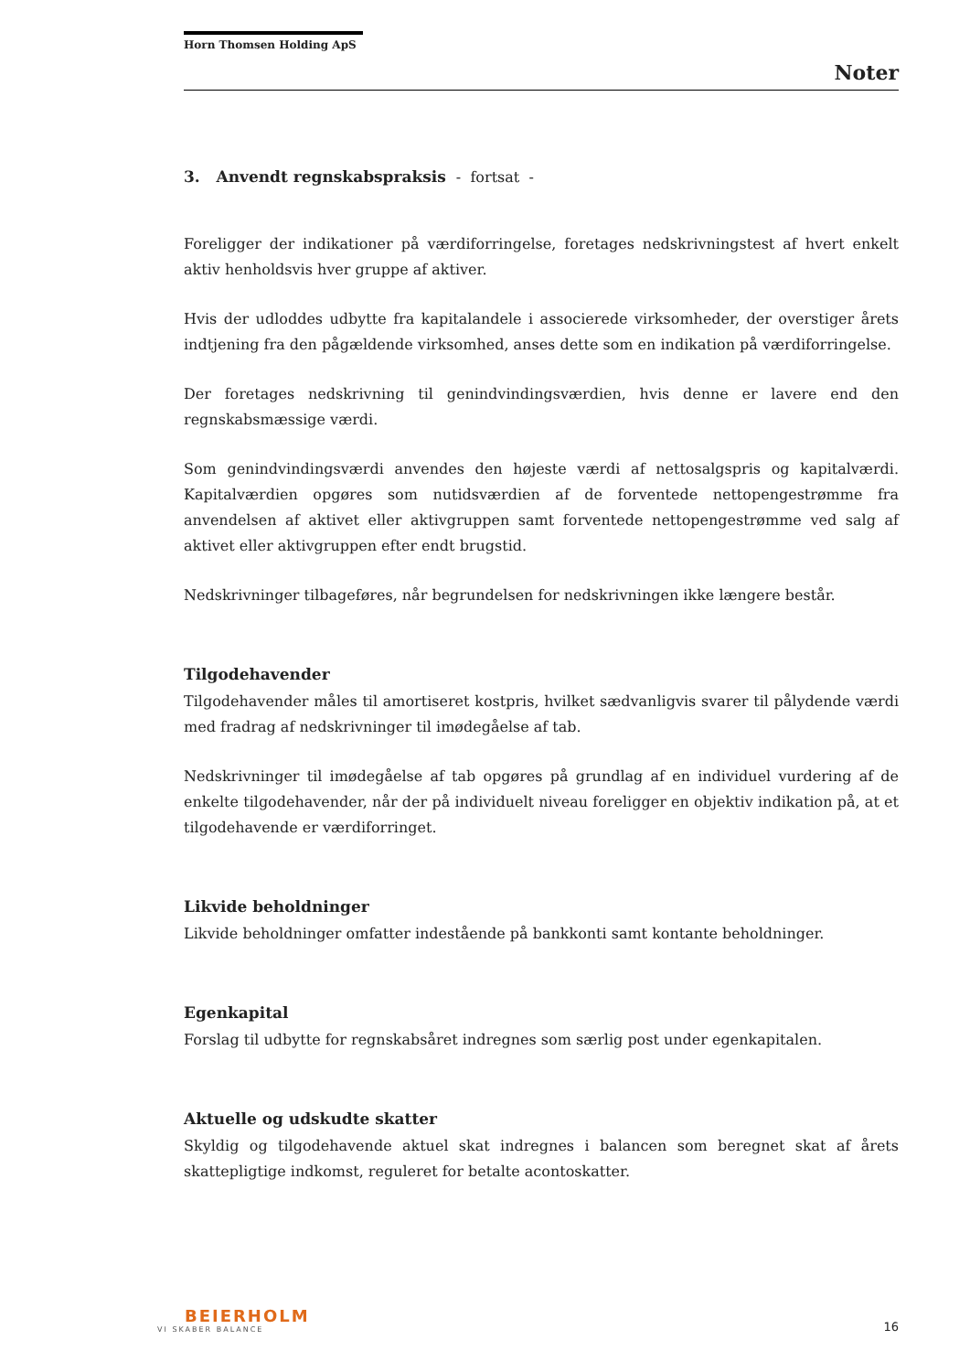Horn Thomsen Holding ApS
Noter
3. Anvendt regnskabspraksis - fortsat -
Foreligger der indikationer på værdiforringelse, foretages nedskrivningstest af hvert enkelt aktiv henholdsvis hver gruppe af aktiver.
Hvis der udloddes udbytte fra kapitalandele i associerede virksomheder, der overstiger årets indtjening fra den pågældende virksomhed, anses dette som en indikation på værdiforringelse.
Der foretages nedskrivning til genindvindingsværdien, hvis denne er lavere end den regnskabsmæssige værdi.
Som genindvindingsværdi anvendes den højeste værdi af nettosalgspris og kapitalværdi. Kapitalværdien opgøres som nutidsværdien af de forventede nettopengestrømme fra anvendelsen af aktivet eller aktivgruppen samt forventede nettopengestrømme ved salg af aktivet eller aktivgruppen efter endt brugstid.
Nedskrivninger tilbageføres, når begrundelsen for nedskrivningen ikke længere består.
Tilgodehavender
Tilgodehavender måles til amortiseret kostpris, hvilket sædvanligvis svarer til pålydende værdi med fradrag af nedskrivninger til imødegåelse af tab.
Nedskrivninger til imødegåelse af tab opgøres på grundlag af en individuel vurdering af de enkelte tilgodehavender, når der på individuelt niveau foreligger en objektiv indikation på, at et tilgodehavende er værdiforringet.
Likvide beholdninger
Likvide beholdninger omfatter indestående på bankkonti samt kontante beholdninger.
Egenkapital
Forslag til udbytte for regnskabsåret indregnes som særlig post under egenkapitalen.
Aktuelle og udskudte skatter
Skyldig og tilgodehavende aktuel skat indregnes i balancen som beregnet skat af årets skattepligtige indkomst, reguleret for betalte acontoskatter.
BEIERHOLM
VI SKABER BALANCE
16